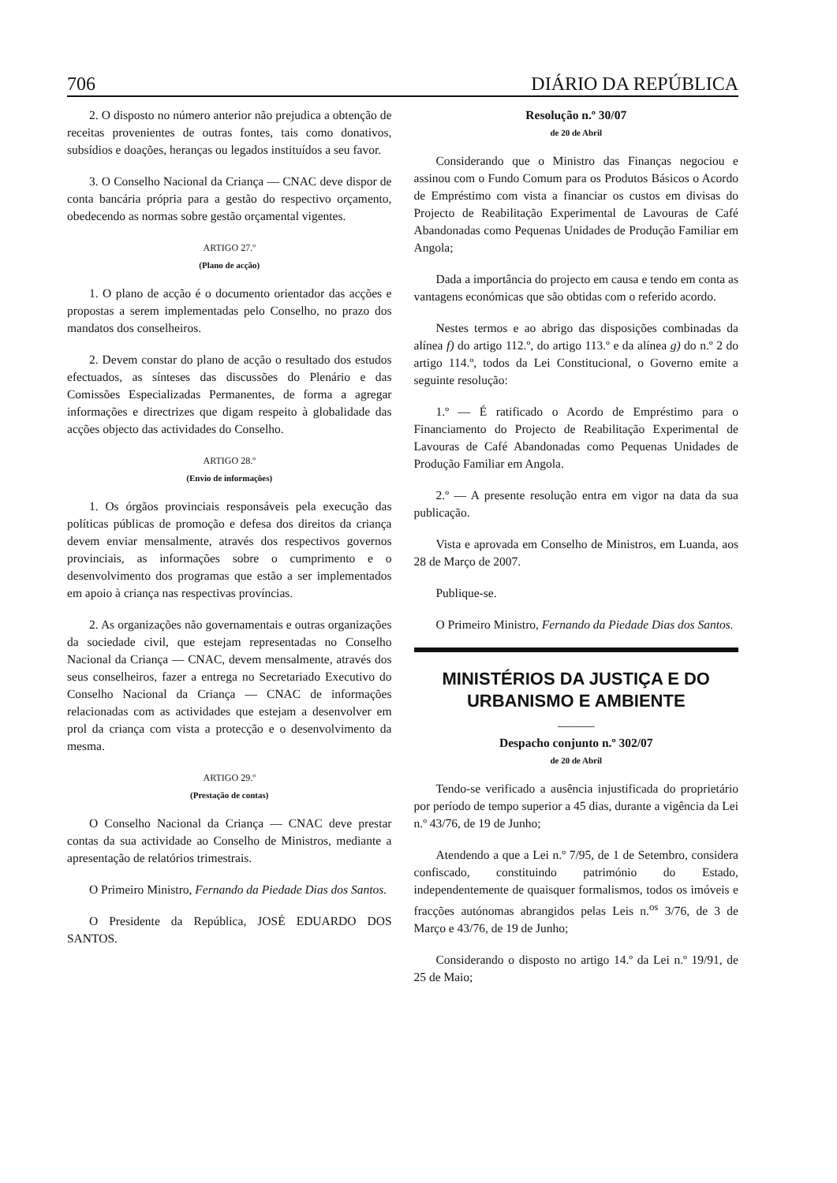706 DIÁRIO DA REPÚBLICA
2. O disposto no número anterior não prejudica a obtenção de receitas provenientes de outras fontes, tais como donativos, subsídios e doações, heranças ou legados instituídos a seu favor.
3. O Conselho Nacional da Criança — CNAC deve dispor de conta bancária própria para a gestão do respectivo orçamento, obedecendo as normas sobre gestão orçamental vigentes.
ARTIGO 27.º
(Plano de acção)
1. O plano de acção é o documento orientador das acções e propostas a serem implementadas pelo Conselho, no prazo dos mandatos dos conselheiros.
2. Devem constar do plano de acção o resultado dos estudos efectuados, as sínteses das discussões do Plenário e das Comissões Especializadas Permanentes, de forma a agregar informações e directrizes que digam respeito à globalidade das acções objecto das actividades do Conselho.
ARTIGO 28.º
(Envio de informações)
1. Os órgãos provinciais responsáveis pela execução das políticas públicas de promoção e defesa dos direitos da criança devem enviar mensalmente, através dos respectivos governos provinciais, as informações sobre o cumprimento e o desenvolvimento dos programas que estão a ser implementados em apoio à criança nas respectivas províncias.
2. As organizações não governamentais e outras organizações da sociedade civil, que estejam representadas no Conselho Nacional da Criança — CNAC, devem mensalmente, através dos seus conselheiros, fazer a entrega no Secretariado Executivo do Conselho Nacional da Criança — CNAC de informações relacionadas com as actividades que estejam a desenvolver em prol da criança com vista a protecção e o desenvolvimento da mesma.
ARTIGO 29.º
(Prestação de contas)
O Conselho Nacional da Criança — CNAC deve prestar contas da sua actividade ao Conselho de Ministros, mediante a apresentação de relatórios trimestrais.
O Primeiro Ministro, Fernando da Piedade Dias dos Santos.
O Presidente da República, JOSÉ EDUARDO DOS SANTOS.
Resolução n.º 30/07
de 20 de Abril
Considerando que o Ministro das Finanças negociou e assinou com o Fundo Comum para os Produtos Básicos o Acordo de Empréstimo com vista a financiar os custos em divisas do Projecto de Reabilitação Experimental de Lavouras de Café Abandonadas como Pequenas Unidades de Produção Familiar em Angola;
Dada a importância do projecto em causa e tendo em conta as vantagens económicas que são obtidas com o referido acordo.
Nestes termos e ao abrigo das disposições combinadas da alínea f) do artigo 112.º, do artigo 113.º e da alínea g) do n.º 2 do artigo 114.º, todos da Lei Constitucional, o Governo emite a seguinte resolução:
1.º — É ratificado o Acordo de Empréstimo para o Financiamento do Projecto de Reabilitação Experimental de Lavouras de Café Abandonadas como Pequenas Unidades de Produção Familiar em Angola.
2.º — A presente resolução entra em vigor na data da sua publicação.
Vista e aprovada em Conselho de Ministros, em Luanda, aos 28 de Março de 2007.
Publique-se.
O Primeiro Ministro, Fernando da Piedade Dias dos Santos.
MINISTÉRIOS DA JUSTIÇA E DO URBANISMO E AMBIENTE
———
Despacho conjunto n.º 302/07
de 20 de Abril
Tendo-se verificado a ausência injustificada do proprietário por período de tempo superior a 45 dias, durante a vigência da Lei n.º 43/76, de 19 de Junho;
Atendendo a que a Lei n.º 7/95, de 1 de Setembro, considera confiscado, constituindo património do Estado, independentemente de quaisquer formalismos, todos os imóveis e fracções autónomas abrangidos pelas Leis n.<sup>os</sup> 3/76, de 3 de Março e 43/76, de 19 de Junho;
Considerando o disposto no artigo 14.º da Lei n.º 19/91, de 25 de Maio;